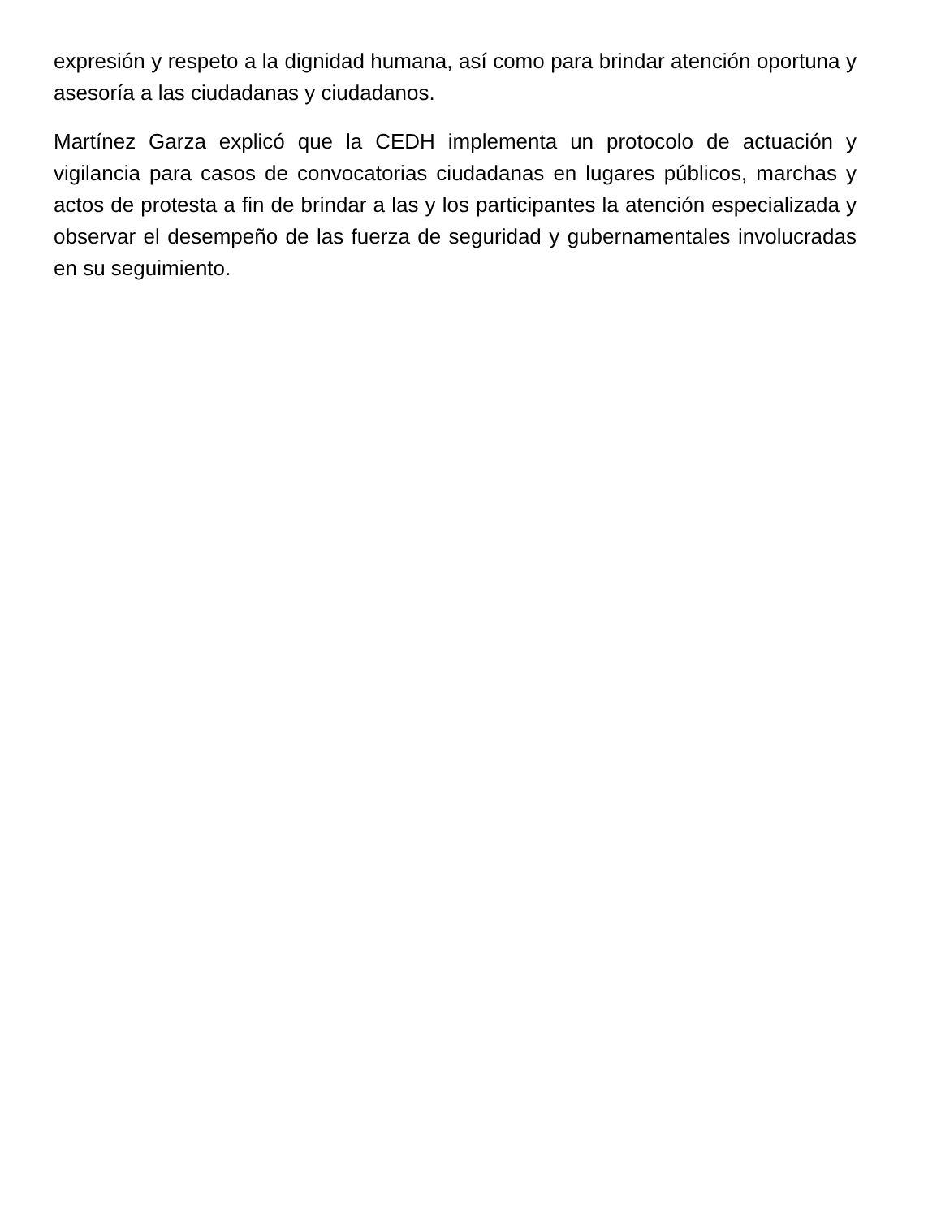expresión y respeto a la dignidad humana, así como para brindar atención oportuna y asesoría a las ciudadanas y ciudadanos.
Martínez Garza explicó que la CEDH implementa un protocolo de actuación y vigilancia para casos de convocatorias ciudadanas en lugares públicos, marchas y actos de protesta a fin de brindar a las y los participantes la atención especializada y observar el desempeño de las fuerza de seguridad y gubernamentales involucradas en su seguimiento.